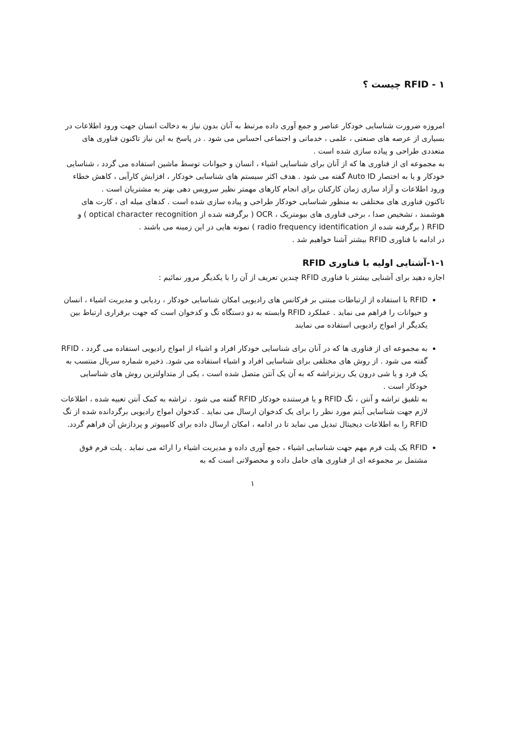١ - RFID چیست ؟
امروزه ضرورت شناسایی خودکار عناصر و جمع آوری داده مرتبط به آنان بدون نیاز به دخالت انسان جهت ورود اطلاعات در بسیاری از عرصه های صنعتی ، علمی ، خدماتی و اجتماعی احساس می شود . در پاسخ به این نیاز تاکنون فناوری های متعددی طراحی و پیاده سازی شده است .
به مجموعه ای از فناوری ها که از آنان برای شناسایی اشیاء ، انسان و حیوانات توسط ماشین استفاده می گردد ، شناسایی خودکار و یا به اختصار Auto ID گفته می شود . هدف اکثر سیستم های شناسایی خودکار ، افزایش کارآیی ، کاهش خطاء ورود اطلاعات و آزاد سازی زمان کارکنان برای انجام کارهای مهمتر نظیر سرویس دهی بهتر به مشتریان است .
تاکنون فناوری های مختلفی به منظور شناسایی خودکار طراحی و پیاده سازی شده است . کدهای میله ای ، کارت های هوشمند ، تشخیص صدا ، برخی فناوری های بیومتریک ، OCR ( برگرفته شده از optical character recognition ) و RFID ( برگرفته شده از radio frequency identification ) نمونه هایی در این زمینه می باشند .
در ادامه با فناوری RFID بیشتر آشنا خواهیم شد .
١-١-آشنایی اولیه با فناوری RFID
اجازه دهید برای آشنایی بیشتر با فناوری RFID چندین تعریف از آن را با یکدیگر مرور نمائیم :
RFID با استفاده از ارتباطات مبتنی بر فرکانس های رادیویی امکان شناسایی خودکار ، ردیابی و مدیریت اشیاء ، انسان و حیوانات را فراهم می نماید . عملکرد RFID وابسته به دو دستگاه تگ و کدخوان است که جهت برقراری ارتباط بین یکدیگر از امواج رادیویی استفاده می نمایند
به مجموعه ای از فناوری ها که در آنان برای شناسایی خودکار افراد و اشیاء از امواج رادیویی استفاده می گردد ، RFID گفته می شود . از روش های مختلفی برای شناسایی افراد و اشیاء استفاده می شود. ذخیره شماره سریال منتسب به یک فرد و یا شی درون یک ریزتراشه که به آن یک آنتن متصل شده است ، یکی از متداولترین روش های شناسایی خودکار است .
به تلفیق تراشه و آنتن ، تگ RFID و یا فرستنده خودکار RFID گفته می شود . تراشه به کمک آنتن تعبیه شده ، اطلاعات لازم جهت شناسایی آیتم مورد نظر را برای یک کدخوان ارسال می نماید . کدخوان امواج رادیویی برگردانده شده از تگ RFID را به اطلاعات دیجیتال تبدیل می نماید تا در ادامه ، امکان ارسال داده برای کامپیوتر و پردازش آن فراهم گردد.
RFID یک پلت فرم مهم جهت شناسایی اشیاء ، جمع آوری داده و مدیریت اشیاء را ارائه می نماید . پلت فرم فوق مشتمل بر مجموعه ای از فناوری های حامل داده و محصولاتی است که به
١